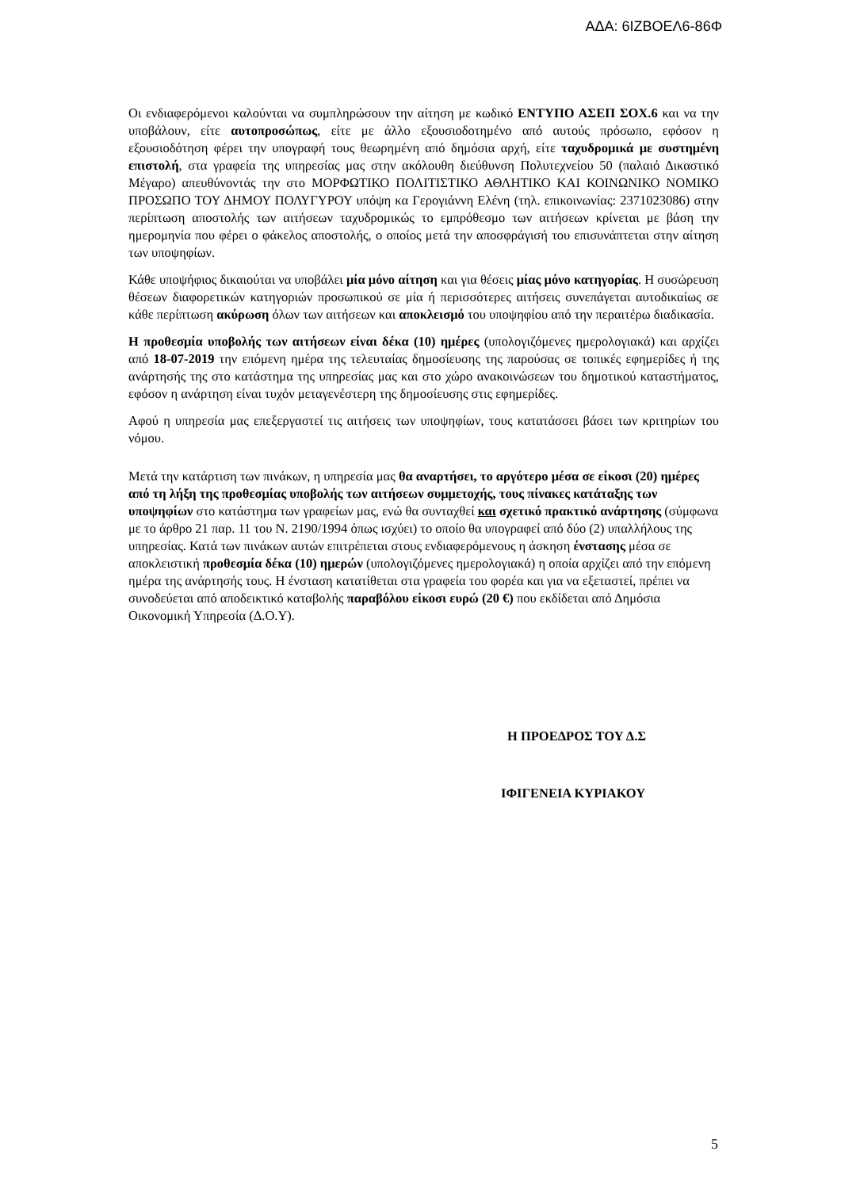ΑΔΑ: 6ΙΖΒΟΕΛ6-86Φ
Οι ενδιαφερόμενοι καλούνται να συμπληρώσουν την αίτηση με κωδικό ΕΝΤΥΠΟ ΑΣΕΠ ΣΟΧ.6 και να την υποβάλουν, είτε αυτοπροσώπως, είτε με άλλο εξουσιοδοτημένο από αυτούς πρόσωπο, εφόσον η εξουσιοδότηση φέρει την υπογραφή τους θεωρημένη από δημόσια αρχή, είτε ταχυδρομικά με συστημένη επιστολή, στα γραφεία της υπηρεσίας μας στην ακόλουθη διεύθυνση Πολυτεχνείου 50 (παλαιό Δικαστικό Μέγαρο) απευθύνοντάς την στο ΜΟΡΦΩΤΙΚΟ ΠΟΛΙΤΙΣΤΙΚΟ ΑΘΛΗΤΙΚΟ ΚΑΙ ΚΟΙΝΩΝΙΚΟ ΝΟΜΙΚΟ ΠΡΟΣΩΠΟ ΤΟΥ ΔΗΜΟΥ ΠΟΛΥΓΥΡΟΥ υπόψη κα Γερογιάννη Ελένη (τηλ. επικοινωνίας: 2371023086) στην περίπτωση αποστολής των αιτήσεων ταχυδρομικώς το εμπρόθεσμο των αιτήσεων κρίνεται με βάση την ημερομηνία που φέρει ο φάκελος αποστολής, ο οποίος μετά την αποσφράγισή του επισυνάπτεται στην αίτηση των υποψηφίων.
Κάθε υποψήφιος δικαιούται να υποβάλει μία μόνο αίτηση και για θέσεις μίας μόνο κατηγορίας. Η συσώρευση θέσεων διαφορετικών κατηγοριών προσωπικού σε μία ή περισσότερες αιτήσεις συνεπάγεται αυτοδικαίως σε κάθε περίπτωση ακύρωση όλων των αιτήσεων και αποκλεισμό του υποψηφίου από την περαιτέρω διαδικασία.
Η προθεσμία υποβολής των αιτήσεων είναι δέκα (10) ημέρες (υπολογιζόμενες ημερολογιακά) και αρχίζει από 18-07-2019 την επόμενη ημέρα της τελευταίας δημοσίευσης της παρούσας σε τοπικές εφημερίδες ή της ανάρτησής της στο κατάστημα της υπηρεσίας μας και στο χώρο ανακοινώσεων του δημοτικού καταστήματος, εφόσον η ανάρτηση είναι τυχόν μεταγενέστερη της δημοσίευσης στις εφημερίδες.
Αφού η υπηρεσία μας επεξεργαστεί τις αιτήσεις των υποψηφίων, τους κατατάσσει βάσει των κριτηρίων του νόμου.
Μετά την κατάρτιση των πινάκων, η υπηρεσία μας θα αναρτήσει, το αργότερο μέσα σε είκοσι (20) ημέρες από τη λήξη της προθεσμίας υποβολής των αιτήσεων συμμετοχής, τους πίνακες κατάταξης των υποψηφίων στο κατάστημα των γραφείων μας, ενώ θα συνταχθεί και σχετικό πρακτικό ανάρτησης (σύμφωνα με το άρθρο 21 παρ. 11 του Ν. 2190/1994 όπως ισχύει) το οποίο θα υπογραφεί από δύο (2) υπαλλήλους της υπηρεσίας. Κατά των πινάκων αυτών επιτρέπεται στους ενδιαφερόμενους η άσκηση ένστασης μέσα σε αποκλειστική προθεσμία δέκα (10) ημερών (υπολογιζόμενες ημερολογιακά) η οποία αρχίζει από την επόμενη ημέρα της ανάρτησής τους. Η ένσταση κατατίθεται στα γραφεία του φορέα και για να εξεταστεί, πρέπει να συνοδεύεται από αποδεικτικό καταβολής παραβόλου είκοσι ευρώ (20 €) που εκδίδεται από Δημόσια Οικονομική Υπηρεσία (Δ.Ο.Υ).
Η ΠΡΟΕΔΡΟΣ ΤΟΥ Δ.Σ
ΙΦΙΓΕΝΕΙΑ ΚΥΡΙΑΚΟΥ
5